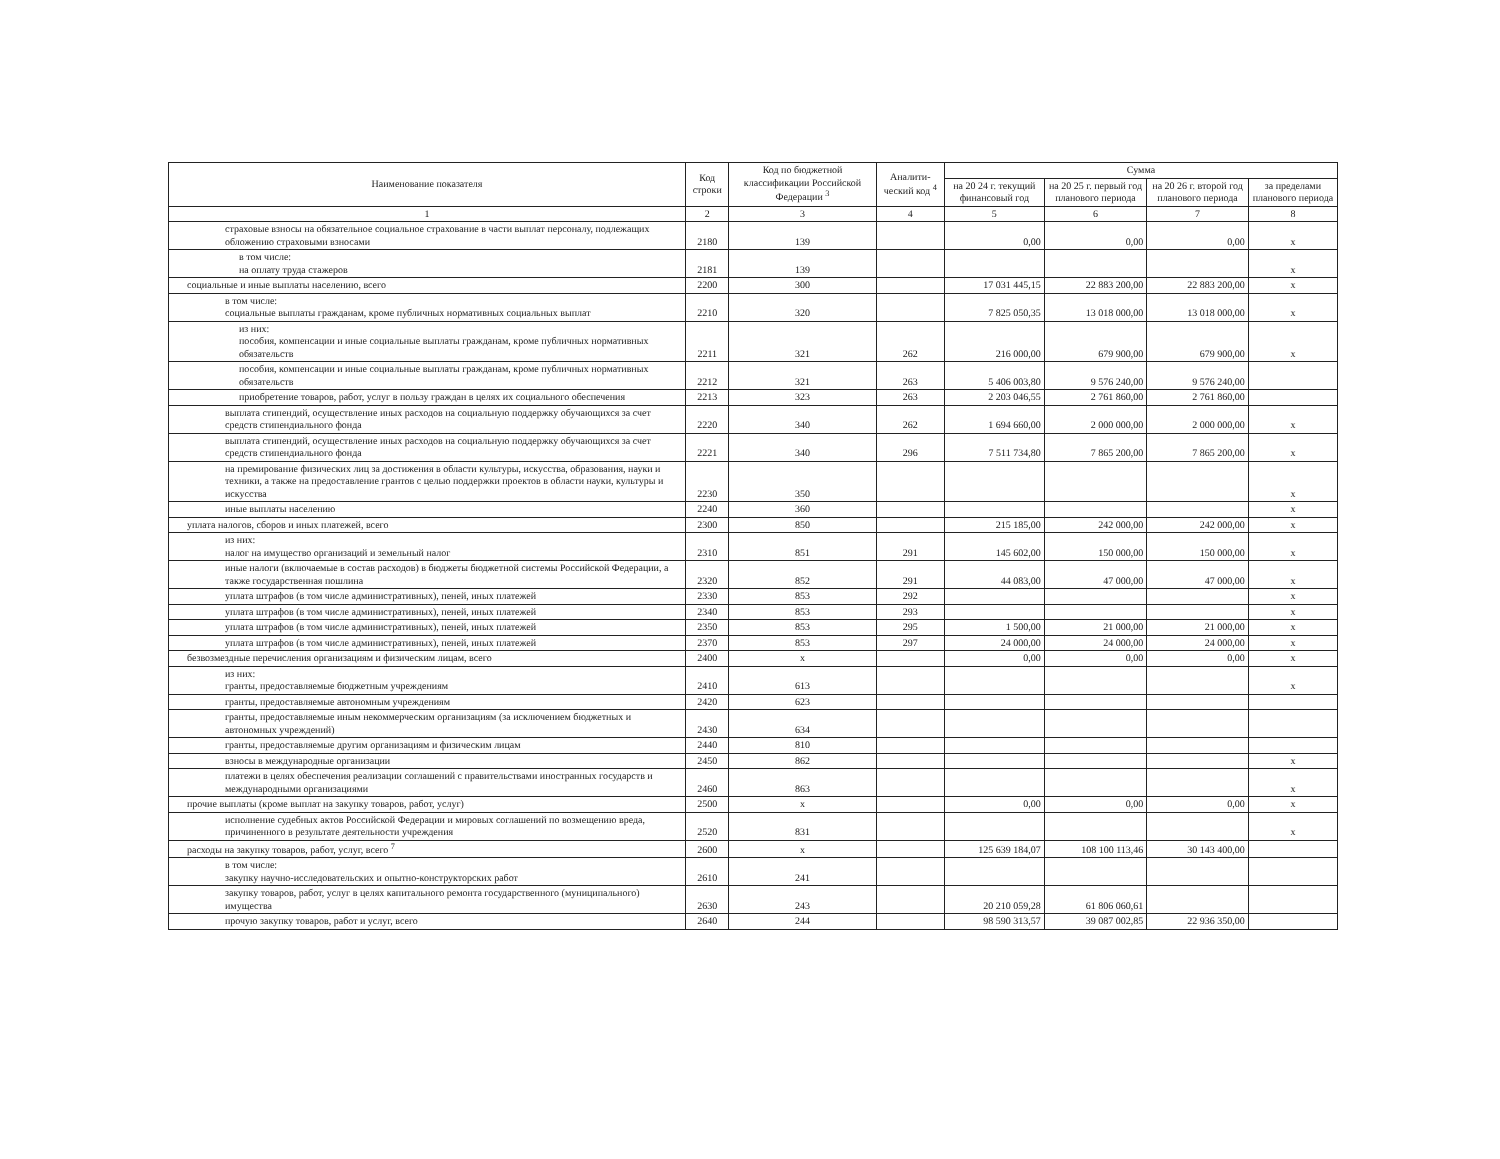| Наименование показателя | Код строки | Код по бюджетной классификации Российской Федерации <sup>3</sup> | Аналити-ческий код <sup>4</sup> | Сумма | | | |
| --- | --- | --- | --- | --- | --- | --- | --- |
| | | | | на 20 24 г. текущий финансовый год | на 20 25 г. первый год планового периода | на 20 26 г. второй год планового периода | за пределами планового периода |
| 1 | 2 | 3 | 4 | 5 | 6 | 7 | 8 |
| страховые взносы на обязательное социальное страхование в части выплат персоналу, подлежащих обложению страховыми взносами | 2180 | 139 | | 0,00 | 0,00 | 0,00 | x |
| в том числе: на оплату труда стажеров | 2181 | 139 | | | | | x |
| социальные и иные выплаты населению, всего | 2200 | 300 | | 17 031 445,15 | 22 883 200,00 | 22 883 200,00 | x |
| в том числе: социальные выплаты гражданам, кроме публичных нормативных социальных выплат | 2210 | 320 | | 7 825 050,35 | 13 018 000,00 | 13 018 000,00 | x |
| из них: пособия, компенсации и иные социальные выплаты гражданам, кроме публичных нормативных обязательств | 2211 | 321 | 262 | 216 000,00 | 679 900,00 | 679 900,00 | x |
| пособия, компенсации и иные социальные выплаты гражданам, кроме публичных нормативных обязательств | 2212 | 321 | 263 | 5 406 003,80 | 9 576 240,00 | 9 576 240,00 | |
| приобретение товаров, работ, услуг в пользу граждан в целях их социального обеспечения | 2213 | 323 | 263 | 2 203 046,55 | 2 761 860,00 | 2 761 860,00 | |
| выплата стипендий, осуществление иных расходов на социальную поддержку обучающихся за счет средств стипендиального фонда | 2220 | 340 | 262 | 1 694 660,00 | 2 000 000,00 | 2 000 000,00 | x |
| выплата стипендий, осуществление иных расходов на социальную поддержку обучающихся за счет средств стипендиального фонда | 2221 | 340 | 296 | 7 511 734,80 | 7 865 200,00 | 7 865 200,00 | x |
| на премирование физических лиц за достижения в области культуры, искусства, образования, науки и техники, а также на предоставление грантов с целью поддержки проектов в области науки, культуры и искусства | 2230 | 350 | | | | | x |
| иные выплаты населению | 2240 | 360 | | | | | x |
| уплата налогов, сборов и иных платежей, всего | 2300 | 850 | | 215 185,00 | 242 000,00 | 242 000,00 | x |
| из них: налог на имущество организаций и земельный налог | 2310 | 851 | 291 | 145 602,00 | 150 000,00 | 150 000,00 | x |
| иные налоги (включаемые в состав расходов) в бюджеты бюджетной системы Российской Федерации, а также государственная пошлина | 2320 | 852 | 291 | 44 083,00 | 47 000,00 | 47 000,00 | x |
| уплата штрафов (в том числе административных), пеней, иных платежей | 2330 | 853 | 292 | | | | x |
| уплата штрафов (в том числе административных), пеней, иных платежей | 2340 | 853 | 293 | | | | x |
| уплата штрафов (в том числе административных), пеней, иных платежей | 2350 | 853 | 295 | 1 500,00 | 21 000,00 | 21 000,00 | x |
| уплата штрафов (в том числе административных), пеней, иных платежей | 2370 | 853 | 297 | 24 000,00 | 24 000,00 | 24 000,00 | x |
| безвозмездные перечисления организациям и физическим лицам, всего | 2400 | x | | 0,00 | 0,00 | 0,00 | x |
| из них: гранты, предоставляемые бюджетным учреждениям | 2410 | 613 | | | | | x |
| гранты, предоставляемые автономным учреждениям | 2420 | 623 | | | | | |
| гранты, предоставляемые иным некоммерческим организациям (за исключением бюджетных и автономных учреждений) | 2430 | 634 | | | | | |
| гранты, предоставляемые другим организациям и физическим лицам | 2440 | 810 | | | | | |
| взносы в международные организации | 2450 | 862 | | | | | x |
| платежи в целях обеспечения реализации соглашений с правительствами иностранных государств и международными организациями | 2460 | 863 | | | | | x |
| прочие выплаты (кроме выплат на закупку товаров, работ, услуг) | 2500 | x | | 0,00 | 0,00 | 0,00 | x |
| исполнение судебных актов Российской Федерации и мировых соглашений по возмещению вреда, причиненного в результате деятельности учреждения | 2520 | 831 | | | | | x |
| расходы на закупку товаров, работ, услуг, всего <sup>7</sup> | 2600 | x | | 125 639 184,07 | 108 100 113,46 | 30 143 400,00 | |
| в том числе: закупку научно-исследовательских и опытно-конструкторских работ | 2610 | 241 | | | | | |
| закупку товаров, работ, услуг в целях капитального ремонта государственного (муниципального) имущества | 2630 | 243 | | 20 210 059,28 | 61 806 060,61 | | |
| прочую закупку товаров, работ и услуг, всего | 2640 | 244 | | 98 590 313,57 | 39 087 002,85 | 22 936 350,00 | |